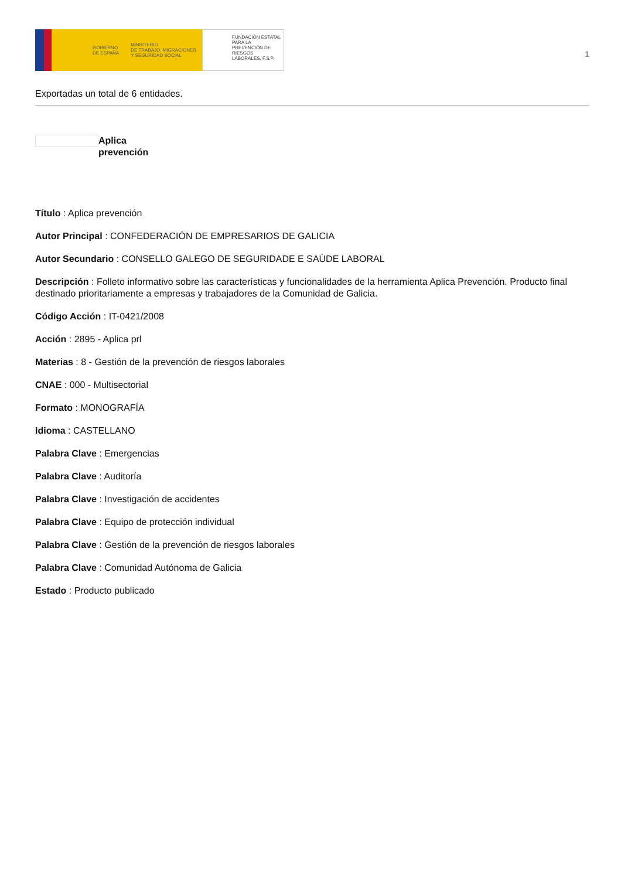GOBIERNO
DE ESPAÑA MINISTERIO
DE TRABAJO, MIGRACIONES
Y SEGURIDAD SOCIAL
FUNDACIÓN ESTATAL PARA LA PREVENCIÓN DE RIESGOS LABORALES, F.S.P.
1
Exportadas un total de 6 entidades.
Aplica
prevención
Título : Aplica prevención
Autor Principal : CONFEDERACIÓN DE EMPRESARIOS DE GALICIA
Autor Secundario : CONSELLO GALEGO DE SEGURIDADE E SAÚDE LABORAL
Descripción : Folleto informativo sobre las características y funcionalidades de la herramienta Aplica Prevención. Producto final destinado prioritariamente a empresas y trabajadores de la Comunidad de Galicia.
Código Acción : IT-0421/2008
Acción : 2895 - Aplica prl
Materias : 8 - Gestión de la prevención de riesgos laborales
CNAE : 000 - Multisectorial
Formato : MONOGRAFÍA
Idioma : CASTELLANO
Palabra Clave : Emergencias
Palabra Clave : Auditoría
Palabra Clave : Investigación de accidentes
Palabra Clave : Equipo de protección individual
Palabra Clave : Gestión de la prevención de riesgos laborales
Palabra Clave : Comunidad Autónoma de Galicia
Estado : Producto publicado